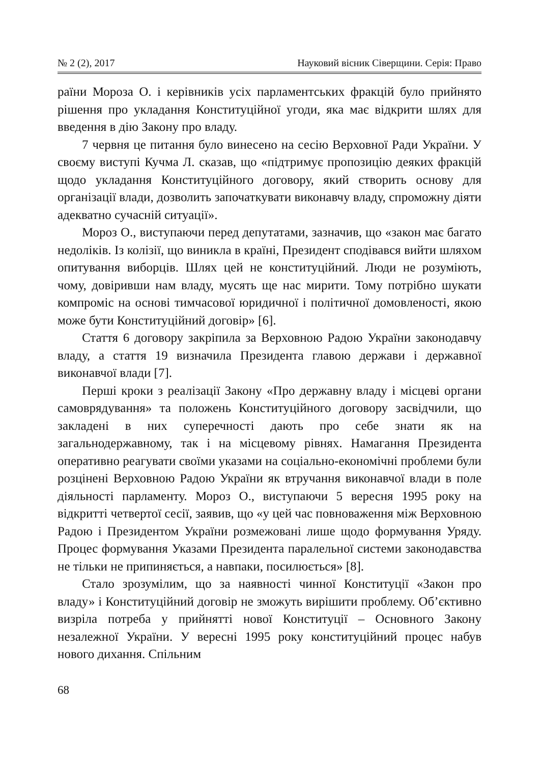№ 2 (2), 2017 Науковий вісник Сіверщини. Серія: Право
раїни Мороза О. і керівників усіх парламентських фракцій було прийнято рішення про укладання Конституційної угоди, яка має відкрити шлях для введення в дію Закону про владу.
7 червня це питання було винесено на сесію Верховної Ради України. У своєму виступі Кучма Л. сказав, що «підтримує пропозицію деяких фракцій щодо укладання Конституційного договору, який створить основу для організації влади, дозволить започаткувати виконавчу владу, спроможну діяти адекватно сучасній ситуації».
Мороз О., виступаючи перед депутатами, зазначив, що «закон має багато недоліків. Із колізії, що виникла в країні, Президент сподівався вийти шляхом опитування виборців. Шлях цей не конституційний. Люди не розуміють, чому, довіривши нам владу, мусять ще нас мирити. Тому потрібно шукати компроміс на основі тимчасової юридичної і політичної домовленості, якою може бути Конституційний договір» [6].
Стаття 6 договору закріпила за Верховною Радою України законодавчу владу, а стаття 19 визначила Президента главою держави і державної виконавчої влади [7].
Перші кроки з реалізації Закону «Про державну владу і місцеві органи самоврядування» та положень Конституційного договору засвідчили, що закладені в них суперечності дають про себе знати як на загальнодержавному, так і на місцевому рівнях. Намагання Президента оперативно реагувати своїми указами на соціально-економічні проблеми були розцінені Верховною Радою України як втручання виконавчої влади в поле діяльності парламенту. Мороз О., виступаючи 5 вересня 1995 року на відкритті четвертої сесії, заявив, що «у цей час повноваження між Верховною Радою і Президентом України розмежовані лише щодо формування Уряду. Процес формування Указами Президента паралельної системи законодавства не тільки не припиняється, а навпаки, посилюється» [8].
Стало зрозумілим, що за наявності чинної Конституції «Закон про владу» і Конституційний договір не зможуть вирішити проблему. Об’єктивно визріла потреба у прийнятті нової Конституції – Основного Закону незалежної України. У вересні 1995 року конституційний процес набув нового дихання. Спільним
68